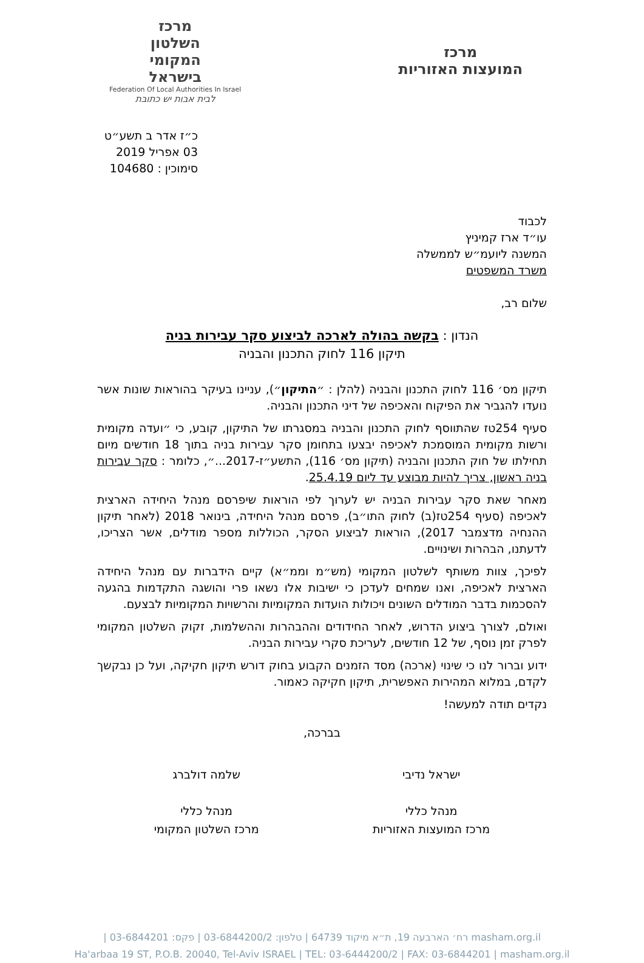מרכז
המועצות האזוריות
מרכז
השלטון
המקומי
בישראל
Federation Of Local Authorities In Israel
לבית אבות יש כתובת
כ״ז אדר ב תשע״ט
03 אפריל 2019
סימוכין : 104680
לכבוד
עו״ד ארז קמיניץ
המשנה ליועמ״ש לממשלה
משרד המשפטים
שלום רב,
הנדון : בקשה בהולה לארכה לביצוע סקר עבירות בניה
תיקון 116 לחוק התכנון והבניה
תיקון מס׳ 116 לחוק התכנון והבניה (להלן : ״התיקון״), עניינו בעיקר בהוראות שונות אשר נועדו להגביר את הפיקוח והאכיפה של דיני התכנון והבניה.
סעיף 254טז שהתווסף לחוק התכנון והבניה במסגרתו של התיקון, קובע, כי ״ועדה מקומית ורשות מקומית המוסמכת לאכיפה יבצעו בתחומן סקר עבירות בניה בתוך 18 חודשים מיום תחילתו של חוק התכנון והבניה (תיקון מס׳ 116), התשע״ז-2017...״, כלומר : סקר עבירות בניה ראשון, צריך להיות מבוצע עד ליום 25.4.19.
מאחר שאת סקר עבירות הבניה יש לערוך לפי הוראות שיפרסם מנהל היחידה הארצית לאכיפה (סעיף 254טז(ב) לחוק התו״ב), פרסם מנהל היחידה, בינואר 2018 (לאחר תיקון ההנחיה מדצמבר 2017), הוראות לביצוע הסקר, הכוללות מספר מודלים, אשר הצריכו, לדעתנו, הבהרות ושינויים.
לפיכך, צוות משותף לשלטון המקומי (מש״מ וממ״א) קיים הידברות עם מנהל היחידה הארצית לאכיפה, ואנו שמחים לעדכן כי ישיבות אלו נשאו פרי והושגה התקדמות בהגעה להסכמות בדבר המודלים השונים ויכולות הועדות המקומיות והרשויות המקומיות לבצעם.
ואולם, לצורך ביצוע הדרוש, לאחר החידודים וההבהרות וההשלמות, זקוק השלטון המקומי לפרק זמן נוסף, של 12 חודשים, לעריכת סקרי עבירות הבניה.
ידוע וברור לנו כי שינוי (ארכה) מסד הזמנים הקבוע בחוק דורש תיקון חקיקה, ועל כן נבקשך לקדם, במלוא המהירות האפשרית, תיקון חקיקה כאמור.
נקדים תודה למעשה!
בברכה,
ישראל נדיבי
מנהל כללי
מרכז המועצות האזוריות
שלמה דולברג
מנהל כללי
מרכז השלטון המקומי
רח׳ הארבעה 19, ת״א מיקוד 64739 | טלפון: 03-6844200/2 | פקס: 03-6844201 | masham.org.il
Ha'arbaa 19 ST, P.O.B. 20040, Tel-Aviv ISRAEL | TEL: 03-6444200/2 | FAX: 03-6844201 | masham.org.il